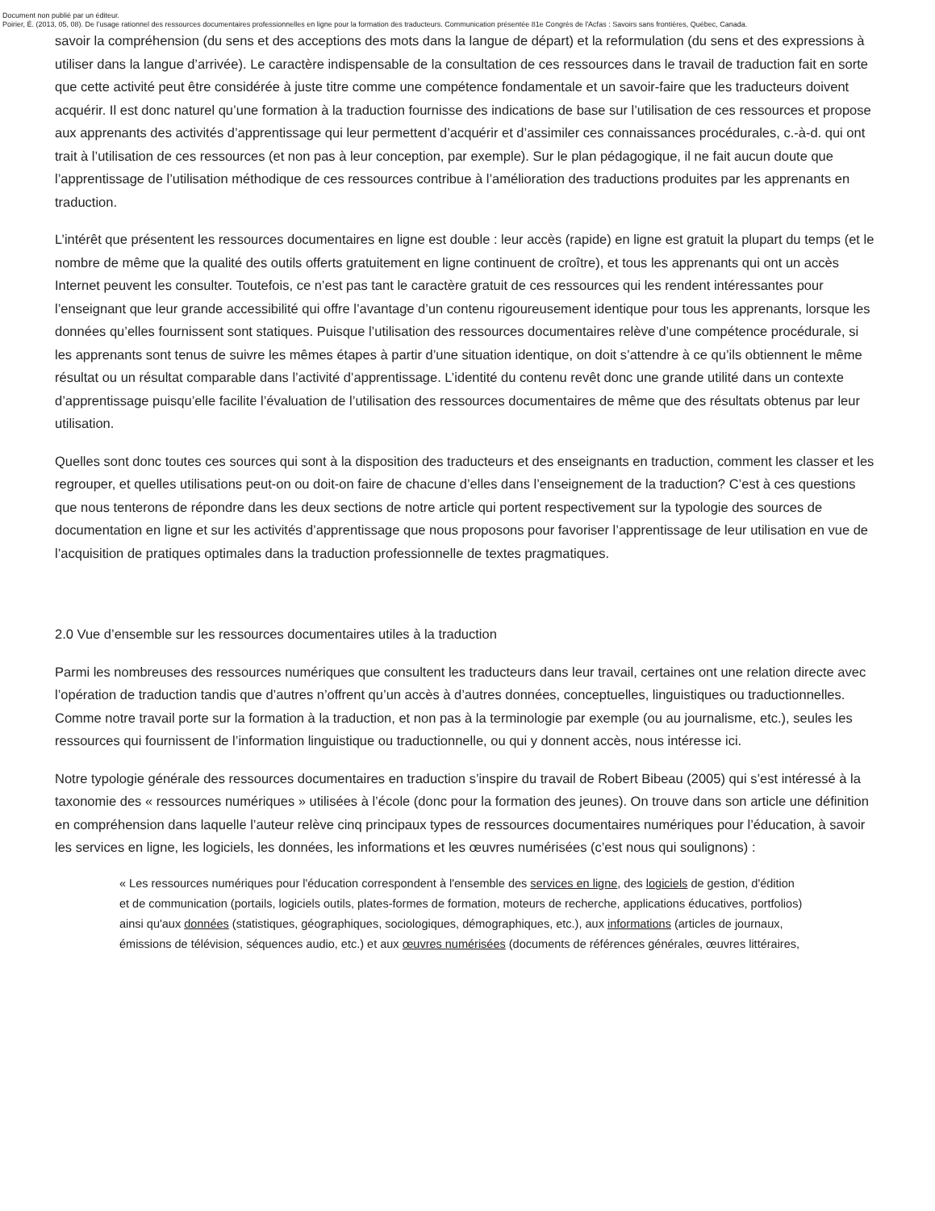Document non publié par un éditeur.
Poirier, É. (2013, 05, 08). De l’usage rationnel des ressources documentaires professionnelles en ligne pour la formation des traducteurs. Communication présentée 81e Congrès de l'Acfas : Savoirs sans frontières, Québec, Canada.
savoir la compréhension (du sens et des acceptions des mots dans la langue de départ) et la reformulation (du sens et des expressions à utiliser dans la langue d’arrivée). Le caractère indispensable de la consultation de ces ressources dans le travail de traduction fait en sorte que cette activité peut être considérée à juste titre comme une compétence fondamentale et un savoir-faire que les traducteurs doivent acquérir. Il est donc naturel qu’une formation à la traduction fournisse des indications de base sur l’utilisation de ces ressources et propose aux apprenants des activités d’apprentissage qui leur permettent d’acquérir et d’assimiler ces connaissances procédurales, c.-à-d. qui ont trait à l’utilisation de ces ressources (et non pas à leur conception, par exemple). Sur le plan pédagogique, il ne fait aucun doute que l’apprentissage de l’utilisation méthodique de ces ressources contribue à l’amélioration des traductions produites par les apprenants en traduction.
L’intérêt que présentent les ressources documentaires en ligne est double : leur accès (rapide) en ligne est gratuit la plupart du temps (et le nombre de même que la qualité des outils offerts gratuitement en ligne continuent de croître), et tous les apprenants qui ont un accès Internet peuvent les consulter. Toutefois, ce n’est pas tant le caractère gratuit de ces ressources qui les rendent intéressantes pour l’enseignant que leur grande accessibilité qui offre l’avantage d’un contenu rigoureusement identique pour tous les apprenants, lorsque les données qu’elles fournissent sont statiques. Puisque l’utilisation des ressources documentaires relève d’une compétence procédurale, si les apprenants sont tenus de suivre les mêmes étapes à partir d’une situation identique, on doit s’attendre à ce qu’ils obtiennent le même résultat ou un résultat comparable dans l’activité d’apprentissage. L’identité du contenu revêt donc une grande utilité dans un contexte d’apprentissage puisqu’elle facilite l’évaluation de l’utilisation des ressources documentaires de même que des résultats obtenus par leur utilisation.
Quelles sont donc toutes ces sources qui sont à la disposition des traducteurs et des enseignants en traduction, comment les classer et les regrouper, et quelles utilisations peut-on ou doit-on faire de chacune d’elles dans l’enseignement de la traduction? C’est à ces questions que nous tenterons de répondre dans les deux sections de notre article qui portent respectivement sur la typologie des sources de documentation en ligne et sur les activités d’apprentissage que nous proposons pour favoriser l’apprentissage de leur utilisation en vue de l’acquisition de pratiques optimales dans la traduction professionnelle de textes pragmatiques.
2.0 Vue d’ensemble sur les ressources documentaires utiles à la traduction
Parmi les nombreuses des ressources numériques que consultent les traducteurs dans leur travail, certaines ont une relation directe avec l’opération de traduction tandis que d’autres n’offrent qu’un accès à d’autres données, conceptuelles, linguistiques ou traductionnelles. Comme notre travail porte sur la formation à la traduction, et non pas à la terminologie par exemple (ou au journalisme, etc.), seules les ressources qui fournissent de l’information linguistique ou traductionnelle, ou qui y donnent accès, nous intéresse ici.
Notre typologie générale des ressources documentaires en traduction s’inspire du travail de Robert Bibeau (2005) qui s’est intéressé à la taxonomie des « ressources numériques » utilisées à l’école (donc pour la formation des jeunes). On trouve dans son article une définition en compréhension dans laquelle l’auteur relève cinq principaux types de ressources documentaires numériques pour l’éducation, à savoir les services en ligne, les logiciels, les données, les informations et les œuvres numérisées (c’est nous qui soulignons) :
« Les ressources numériques pour l'éducation correspondent à l'ensemble des services en ligne, des logiciels de gestion, d'édition et de communication (portails, logiciels outils, plates-formes de formation, moteurs de recherche, applications éducatives, portfolios) ainsi qu'aux données (statistiques, géographiques, sociologiques, démographiques, etc.), aux informations (articles de journaux, émissions de télévision, séquences audio, etc.) et aux œuvres numérisées (documents de références générales, œuvres littéraires,